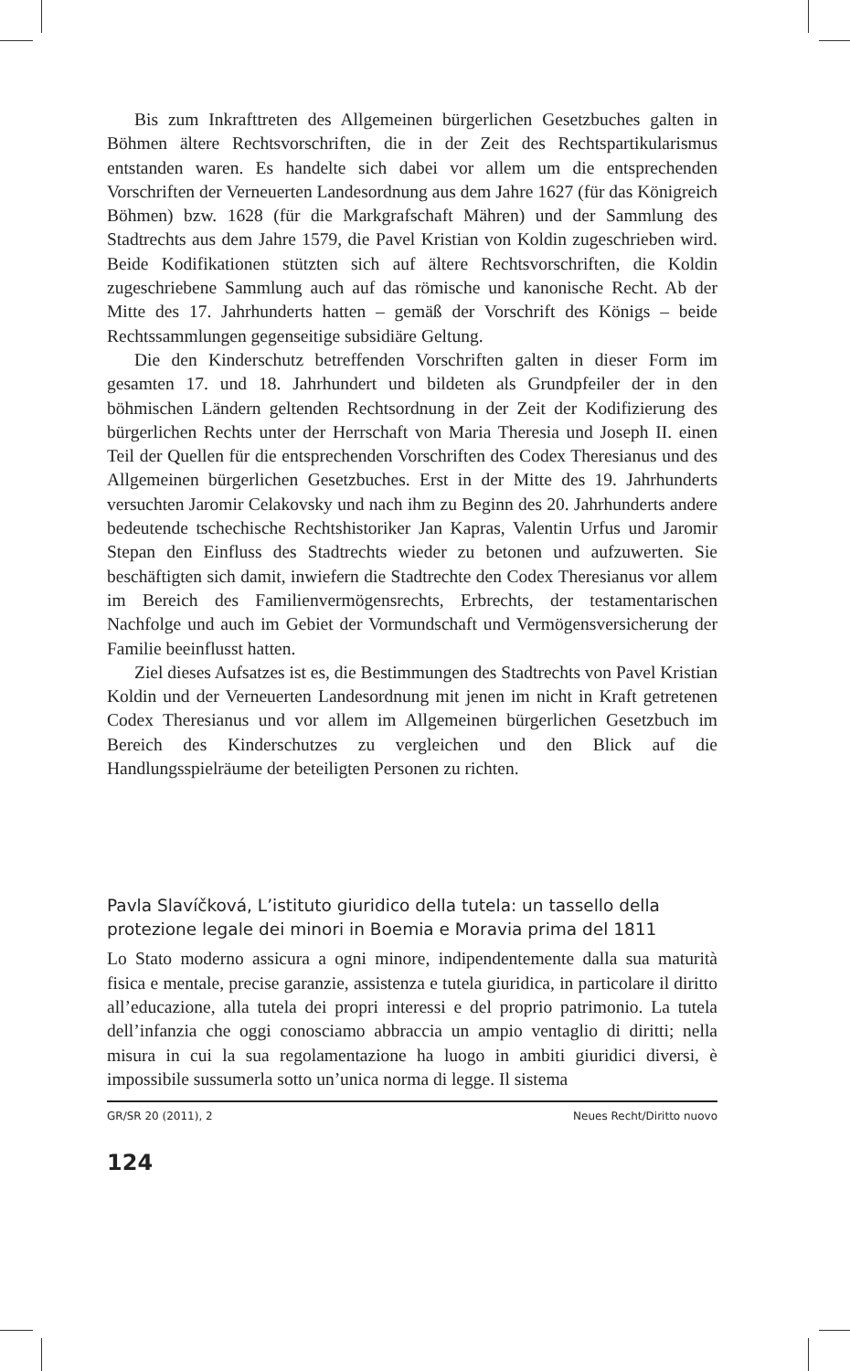Bis zum Inkrafttreten des Allgemeinen bürgerlichen Gesetzbuches galten in Böhmen ältere Rechtsvorschriften, die in der Zeit des Rechtspartikularismus entstanden waren. Es handelte sich dabei vor allem um die entsprechenden Vorschriften der Verneuerten Landesordnung aus dem Jahre 1627 (für das Königreich Böhmen) bzw. 1628 (für die Markgrafschaft Mähren) und der Sammlung des Stadtrechts aus dem Jahre 1579, die Pavel Kristian von Koldin zugeschrieben wird. Beide Kodifikationen stützten sich auf ältere Rechtsvorschriften, die Koldin zugeschriebene Sammlung auch auf das römische und kanonische Recht. Ab der Mitte des 17. Jahrhunderts hatten – gemäß der Vorschrift des Königs – beide Rechtssammlungen gegenseitige subsidiäre Geltung.
Die den Kinderschutz betreffenden Vorschriften galten in dieser Form im gesamten 17. und 18. Jahrhundert und bildeten als Grundpfeiler der in den böhmischen Ländern geltenden Rechtsordnung in der Zeit der Kodifizierung des bürgerlichen Rechts unter der Herrschaft von Maria Theresia und Joseph II. einen Teil der Quellen für die entsprechenden Vorschriften des Codex Theresianus und des Allgemeinen bürgerlichen Gesetzbuches. Erst in der Mitte des 19. Jahrhunderts versuchten Jaromir Celakovsky und nach ihm zu Beginn des 20. Jahrhunderts andere bedeutende tschechische Rechtshistoriker Jan Kapras, Valentin Urfus und Jaromir Stepan den Einfluss des Stadtrechts wieder zu betonen und aufzuwerten. Sie beschäftigten sich damit, inwiefern die Stadtrechte den Codex Theresianus vor allem im Bereich des Familienvermögensrechts, Erbrechts, der testamentarischen Nachfolge und auch im Gebiet der Vormundschaft und Vermögensversicherung der Familie beeinflusst hatten.
Ziel dieses Aufsatzes ist es, die Bestimmungen des Stadtrechts von Pavel Kristian Koldin und der Verneuerten Landesordnung mit jenen im nicht in Kraft getretenen Codex Theresianus und vor allem im Allgemeinen bürgerlichen Gesetzbuch im Bereich des Kinderschutzes zu vergleichen und den Blick auf die Handlungsspielräume der beteiligten Personen zu richten.
Pavla Slavíčková, L’istituto giuridico della tutela: un tassello della protezione legale dei minori in Boemia e Moravia prima del 1811
Lo Stato moderno assicura a ogni minore, indipendentemente dalla sua maturità fisica e mentale, precise garanzie, assistenza e tutela giuridica, in particolare il diritto all’educazione, alla tutela dei propri interessi e del proprio patrimonio. La tutela dell’infanzia che oggi conosciamo abbraccia un ampio ventaglio di diritti; nella misura in cui la sua regolamentazione ha luogo in ambiti giuridici diversi, è impossibile sussumerla sotto un’unica norma di legge. Il sistema
GR/SR 20 (2011), 2 Neues Recht/Diritto nuovo
124